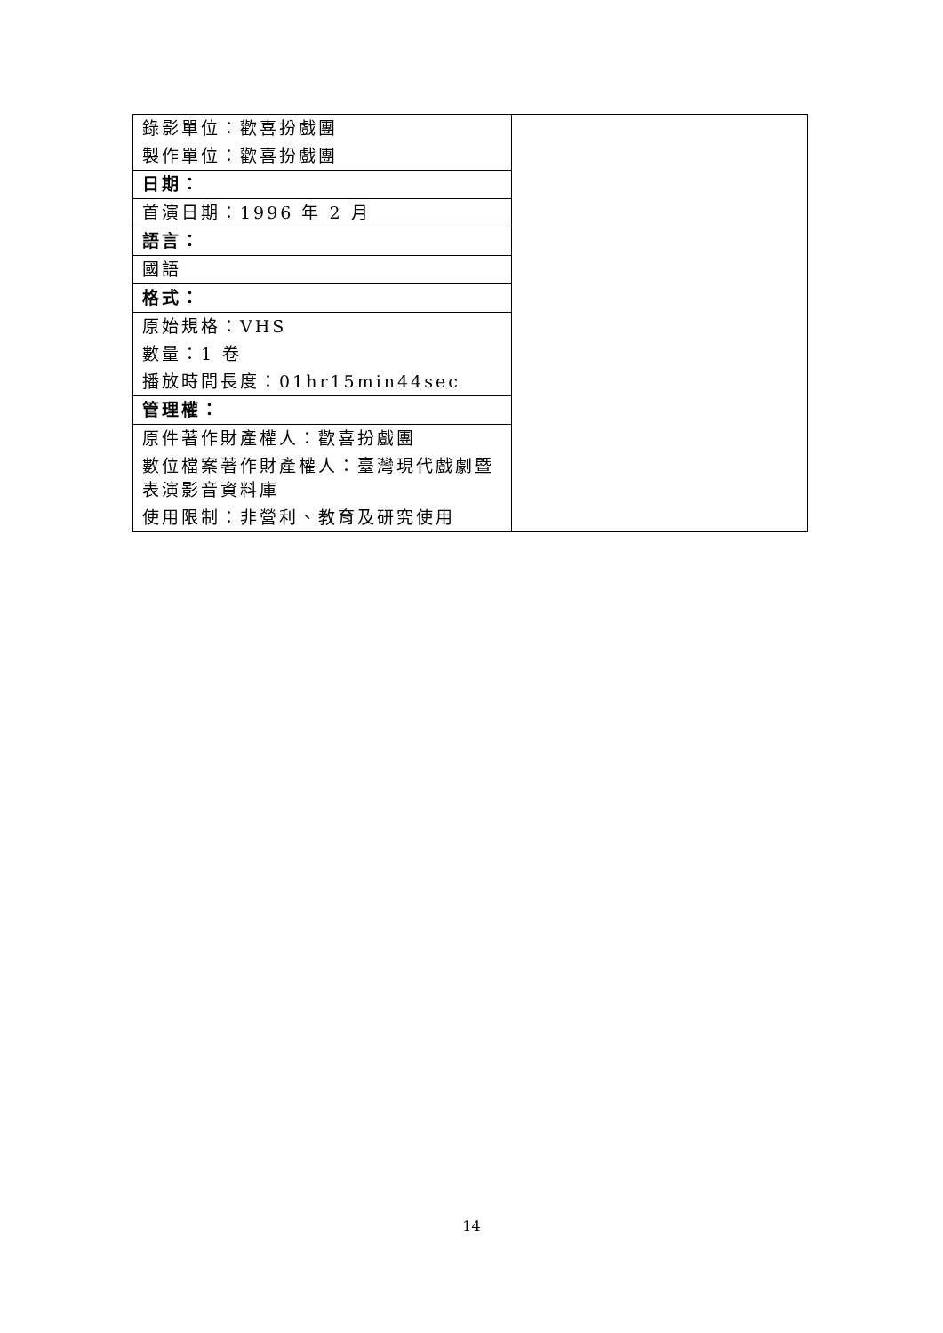| 錄影單位：歡喜扮戲團 | |
| 製作單位：歡喜扮戲團 | |
| 日期： | |
| 首演日期：1996 年 2 月 | |
| 語言： | |
| 國語 | |
| 格式： | |
| 原始規格：VHS | |
| 數量：1 卷 | |
| 播放時間長度：01hr15min44sec | |
| 管理權： | |
| 原件著作財產權人：歡喜扮戲團 | |
| 數位檔案著作財產權人：臺灣現代戲劇暨表演影音資料庫 | |
| 使用限制：非營利、教育及研究使用 | |
14